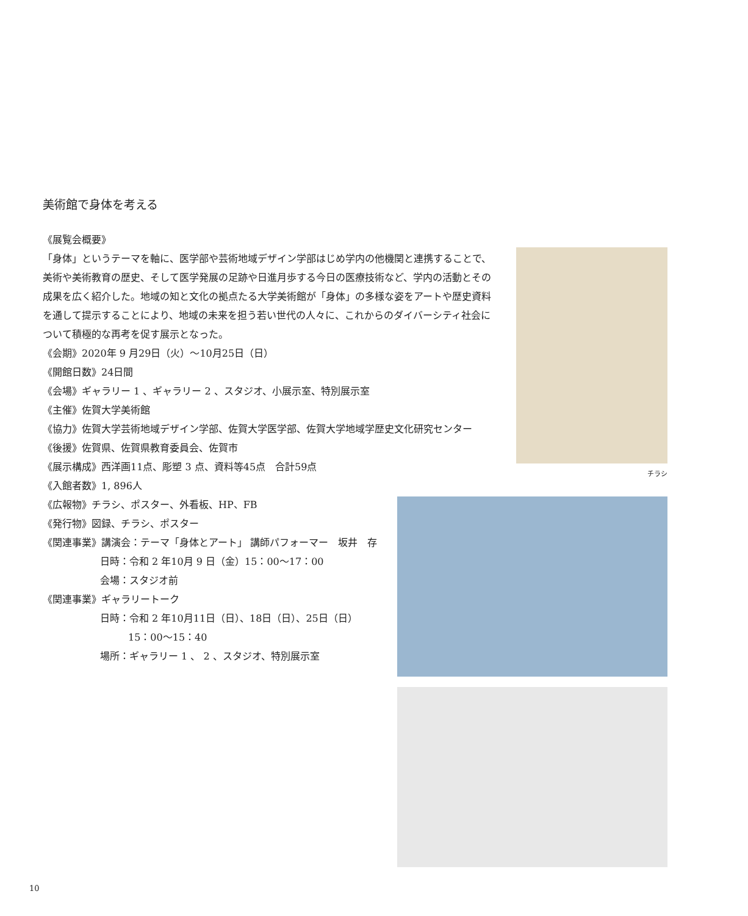美術館で身体を考える
《展覧会概要》
「身体」というテーマを軸に、医学部や芸術地域デザイン学部はじめ学内の他機関と連携することで、美術や美術教育の歴史、そして医学発展の足跡や日進月歩する今日の医療技術など、学内の活動とその成果を広く紹介した。地域の知と文化の拠点たる大学美術館が「身体」の多様な姿をアートや歴史資料を通して提示することにより、地域の未来を担う若い世代の人々に、これからのダイバーシティ社会について積極的な再考を促す展示となった。
《会期》2020年 9 月29日（火）～10月25日（日）
《開館日数》24日間
《会場》ギャラリー 1 、ギャラリー 2 、スタジオ、小展示室、特別展示室
《主催》佐賀大学美術館
《協力》佐賀大学芸術地域デザイン学部、佐賀大学医学部、佐賀大学地域学歴史文化研究センター
《後援》佐賀県、佐賀県教育委員会、佐賀市
《展示構成》西洋画11点、彫塑 3 点、資料等45点　合計59点
《入館者数》1, 896人
《広報物》チラシ、ポスター、外看板、HP、FB
《発行物》図録、チラシ、ポスター
《関連事業》講演会：テーマ「身体とアート」 講師パフォーマー　坂井　存
日時：令和 2 年10月 9 日（金）15：00～17：00
会場：スタジオ前
《関連事業》ギャラリートーク
日時：令和 2 年10月11日（日）、18日（日）、25日（日）
15：00～15：40
場所：ギャラリー 1 、 2 、スタジオ、特別展示室
チラシ
10